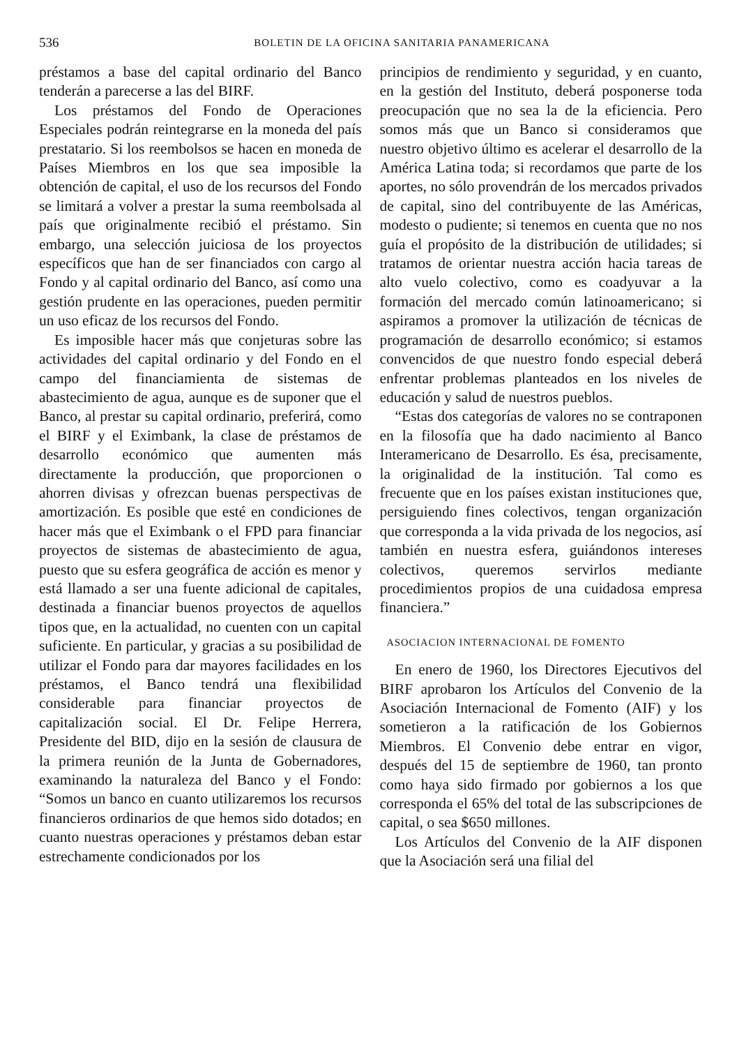536 BOLETIN DE LA OFICINA SANITARIA PANAMERICANA
préstamos a base del capital ordinario del Banco tenderán a parecerse a las del BIRF.
Los préstamos del Fondo de Operaciones Especiales podrán reintegrarse en la moneda del país prestatario. Si los reembolsos se hacen en moneda de Países Miembros en los que sea imposible la obtención de capital, el uso de los recursos del Fondo se limitará a volver a prestar la suma reembolsada al país que originalmente recibió el préstamo. Sin embargo, una selección juiciosa de los proyectos específicos que han de ser financiados con cargo al Fondo y al capital ordinario del Banco, así como una gestión prudente en las operaciones, pueden permitir un uso eficaz de los recursos del Fondo.
Es imposible hacer más que conjeturas sobre las actividades del capital ordinario y del Fondo en el campo del financiamienta de sistemas de abastecimiento de agua, aunque es de suponer que el Banco, al prestar su capital ordinario, preferirá, como el BIRF y el Eximbank, la clase de préstamos de desarrollo económico que aumenten más directamente la producción, que proporcionen o ahorren divisas y ofrezcan buenas perspectivas de amortización. Es posible que esté en condiciones de hacer más que el Eximbank o el FPD para financiar proyectos de sistemas de abastecimiento de agua, puesto que su esfera geográfica de acción es menor y está llamado a ser una fuente adicional de capitales, destinada a financiar buenos proyectos de aquellos tipos que, en la actualidad, no cuenten con un capital suficiente. En particular, y gracias a su posibilidad de utilizar el Fondo para dar mayores facilidades en los préstamos, el Banco tendrá una flexibilidad considerable para financiar proyectos de capitalización social. El Dr. Felipe Herrera, Presidente del BID, dijo en la sesión de clausura de la primera reunión de la Junta de Gobernadores, examinando la naturaleza del Banco y el Fondo: “Somos un banco en cuanto utilizaremos los recursos financieros ordinarios de que hemos sido dotados; en cuanto nuestras operaciones y préstamos deban estar estrechamente condicionados por los
principios de rendimiento y seguridad, y en cuanto, en la gestión del Instituto, deberá posponerse toda preocupación que no sea la de la eficiencia. Pero somos más que un Banco si consideramos que nuestro objetivo último es acelerar el desarrollo de la América Latina toda; si recordamos que parte de los aportes, no sólo provendrán de los mercados privados de capital, sino del contribuyente de las Américas, modesto o pudiente; si tenemos en cuenta que no nos guía el propósito de la distribución de utilidades; si tratamos de orientar nuestra acción hacia tareas de alto vuelo colectivo, como es coadyuvar a la formación del mercado común latinoamericano; si aspiramos a promover la utilización de técnicas de programación de desarrollo económico; si estamos convencidos de que nuestro fondo especial deberá enfrentar problemas planteados en los niveles de educación y salud de nuestros pueblos.
“Estas dos categorías de valores no se contraponen en la filosofía que ha dado nacimiento al Banco Interamericano de Desarrollo. Es ésa, precisamente, la originalidad de la institución. Tal como es frecuente que en los países existan instituciones que, persiguiendo fines colectivos, tengan organización que corresponda a la vida privada de los negocios, así también en nuestra esfera, guiándonos intereses colectivos, queremos servirlos mediante procedimientos propios de una cuidadosa empresa financiera.”
ASOCIACION INTERNACIONAL DE FOMENTO
En enero de 1960, los Directores Ejecutivos del BIRF aprobaron los Artículos del Convenio de la Asociación Internacional de Fomento (AIF) y los sometieron a la ratificación de los Gobiernos Miembros. El Convenio debe entrar en vigor, después del 15 de septiembre de 1960, tan pronto como haya sido firmado por gobiernos a los que corresponda el 65% del total de las subscripciones de capital, o sea $650 millones.
Los Artículos del Convenio de la AIF disponen que la Asociación será una filial del